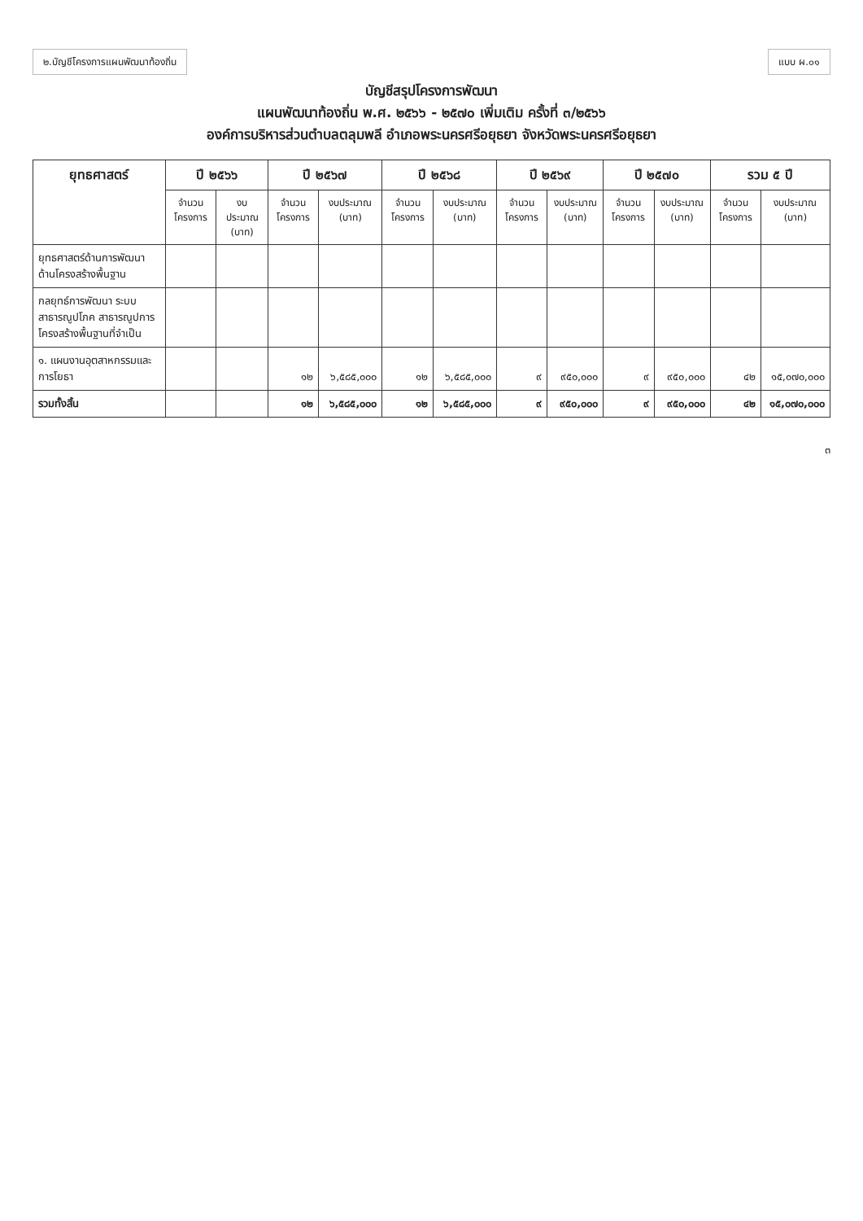๒.บัญชีโครงการแผนพัฒนาท้องถิ่น แบบ ผ.๐๑
บัญชีสรุปโครงการพัฒนา
แผนพัฒนาท้องถิ่น พ.ศ. ๒๕๖๖ - ๒๕๗๐ เพิ่มเติม ครั้งที่ ๓/๒๕๖๖
องค์การบริหารส่วนตำบลตลุมพลี อำเภอพระนครศรีอยุธยา จังหวัดพระนครศรีอยุธยา
| ยุทธศาสตร์ | ปี ๒๕๖๖ | | ปี ๒๕๖๗ | | ปี ๒๕๖๘ | | ปี ๒๕๖๙ | | ปี ๒๕๗๐ | | รวม ๕ ปี | |
| --- | --- | --- | --- | --- | --- | --- | --- | --- | --- | --- | --- | --- |
| | จำนวน โครงการ | งบประมาณ (บาท) | จำนวน โครงการ | งบประมาณ (บาท) | จำนวน โครงการ | งบประมาณ (บาท) | จำนวน โครงการ | งบประมาณ (บาท) | จำนวน โครงการ | งบประมาณ (บาท) | จำนวน โครงการ | งบประมาณ (บาท) |
| ยุทธศาสตร์ด้านการพัฒนาด้านโครงสร้างพื้นฐาน | | | | | | | | | | | | |
| กลยุทธ์การพัฒนา ระบบสาธารณูปโภค สาธารณูปการ โครงสร้างพื้นฐานที่จำเป็น | | | | | | | | | | | | |
| ๑. แผนงานอุตสาหกรรมและการโยธา | | | ๑๒ | ๖,๕๘๕,๐๐๐ | ๑๒ | ๖,๕๘๕,๐๐๐ | ๙ | ๙๕๐,๐๐๐ | ๙ | ๙๕๐,๐๐๐ | ๔๒ | ๑๕,๐๗๐,๐๐๐ |
| รวมทั้งสิ้น | | | ๑๒ | ๖,๕๘๕,๐๐๐ | ๑๒ | ๖,๕๘๕,๐๐๐ | ๙ | ๙๕๐,๐๐๐ | ๙ | ๙๕๐,๐๐๐ | ๔๒ | ๑๕,๐๗๐,๐๐๐ |
๓